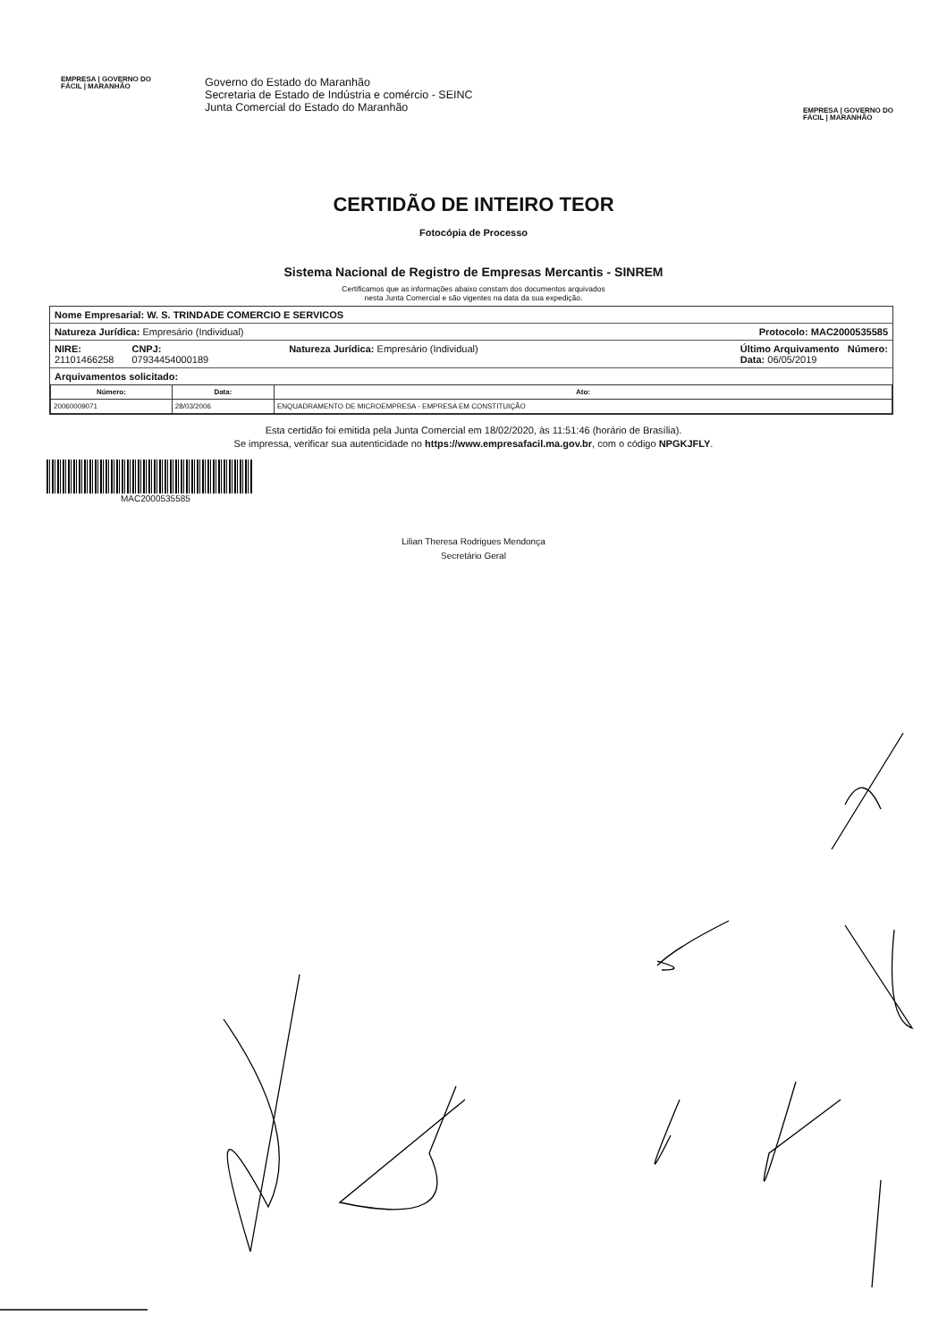EMPRESA | GOVERNO DO
FÁCIL | MARANHÃO
Governo do Estado do Maranhão
Secretaria de Estado de Indústria e comércio - SEINC
Junta Comercial do Estado do Maranhão
EMPRESA | GOVERNO DO
FÁCIL | MARANHÃO
CERTIDÃO DE INTEIRO TEOR
Fotocópia de Processo
Sistema Nacional de Registro de Empresas Mercantis - SINREM
Certificamos que as informações abaixo constam dos documentos arquivados
nesta Junta Comercial e são vigentes na data da sua expedição.
Nome Empresarial: W. S. TRINDADE COMERCIO E SERVICOS
Natureza Jurídica: Empresário (Individual) Protocolo: MAC2000535585
NIRE:
21101466258 CNPJ:
07934454000189 Natureza Jurídica: Empresário (Individual) Último Arquivamento Número:
Data: 06/05/2019
Arquivamentos solicitado:
| Número: | Data: | Ato: |
| --- | --- | --- |
| 20060009071 | 28/03/2006 | ENQUADRAMENTO DE MICROEMPRESA - EMPRESA EM CONSTITUIÇÃO |
Esta certidão foi emitida pela Junta Comercial em 18/02/2020, às 11:51:46 (horário de Brasília).
Se impressa, verificar sua autenticidade no https://www.empresafacil.ma.gov.br, com o código NPGKJFLY.
MAC2000535585
Lilian Theresa Rodrigues Mendonça
Secretário Geral